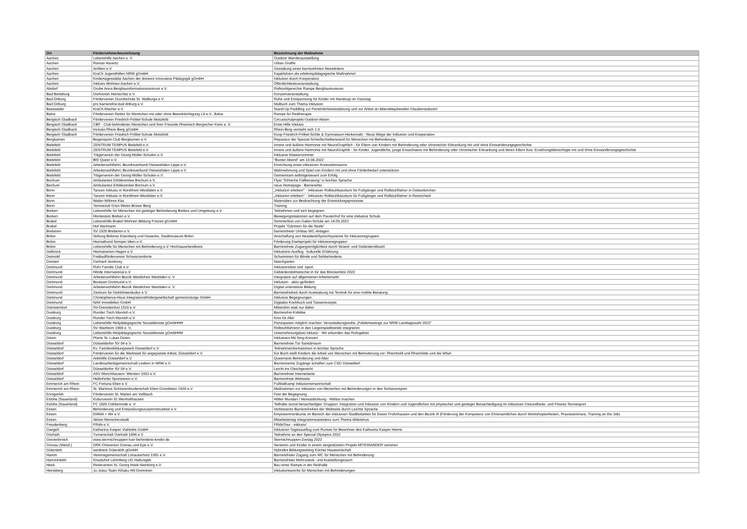| Ort | Fördernehmerbezeichnung | Bezeichnung der Maßnahme |
| --- | --- | --- |
| Aachen | Lebenshilfe Aachen e. V. | Outdoor Wanderausstellung |
| Aachen | Roman Havertz | Urban Graffiti |
| Aachen | AnWert e.V. | Gestaltung eines barrierefreien Newsletters |
| Aachen | KraCh Jugendhilfen NRW gGmbH | Kajakfahren als erlebnispädagogische Maßnahme! |
| Aachen | Kindertagesstätte Aachen der dreieins Innovative Pädagogik gGmbH | Inklusion durch Kooperation |
| Aachen | Inklusiv Wohnen Aachen e.V. | Öffentlichkeitsveranstaltung |
| Alsdorf | Grube Anna Bergbauinformationszentrum e.V. | Rollstuhlgerechte Rampe Bergbaumuseum |
| Bad Berleburg | Dorfverein Hemschlar e.V. | Konzertveranstaltung |
| Bad Driburg | Förderverein Grundschule St. Walburga e.V. | Ruhe und Entspannung für Kinder mit Handicap im Ganztag |
| Bad Driburg | pro barrierefrei-bad driburg e.V. | Malbuch zum Thema Inklusion |
| Baesweiler | KraCh-Macher e.V. | Stand-Up-Paddling zur Persönlichkeitsstärkung und zur Arbeit an lebensbejahenden Glaubenssätzen! |
| Balve | Förderverein Reiten für Menschen mit oder ohne Beeinträchtigung LA e.V., Balve | Rampe für Reittherapie |
| Bergisch Gladbach | Förderverein Friedrich-Fröbel-Schule Moitzfeld | Circusschulprojekt-Outdoor-Aktion |
| Bergisch Gladbach | CBF - Club behinderter Menschen und ihrer Freunde Rheinisch Bergischer Kreis e. V. | Erste Hilfe Inklusiv |
| Bergisch Gladbach | Inclusio Rhein-Berg gGmbH | Rhein-Berg versteht sich 1.0 |
| Bergisch Gladbach | Förderverein Friedrich-Fröbel-Schule Moitzfeld | Koop Friedrich-Fröbel-Schile & Gymnasium Herkenrath - Neue Wege der Inklusion und Kooperation |
| Bergkamen | Bogensport-Club Bergkamen e.V. | Reparatur der Spezial-Schießscheibenwand für Menschen mit Behinderung |
| Bielefeld | ZENTRUM TEMPUS Bielefeld e.V. | Innere und äußere Harmonie mit NeuroGraphik® - für Eltern von Kindern mit Behinderung oder chronischer Erkrankung mit und ohne Einwanderungsgeschichte |
| Bielefeld | ZENTRUM TEMPUS Bielefeld e.V. | Innere und äußere Harmonie mit NeuroGraphik - für Kinder, Jugendliche, junge Erwachsene mit Behinderung oder chronischer Erkrankung und deren Eltern bzw. Erziehungsberechtigte mit und ohne Einwanderungsgeschichte |
| Bielefeld | Trägerverein der Georg-Müller-Schulen e.V. | Inklusive Klassenzimmer |
| Bielefeld | BIE Queer e.V. | "Bunter Abend" am 10.08.2022 |
| Bielefeld | Arbeiterwohlfahrt, Bezirksverband Ostwestfalen-Lippe e.V. | Einrichtung eines inklusiven Snoezelenraums |
| Bielefeld | Arbeiterwohlfahrt, Bezirksverband Ostwestfalen-Lippe e.V. | Wahrnehmung und Spiel von Kindern mit und ohne Förderbedarf unterstützen |
| Bielefeld | Trägerverein der Georg-Müller-Schulen e.V. | Gemeinsam selbstgesteuert zum Erfolg |
| Bochum | Ambulantes Ethikkomitee Bochum e.V. | Flyer "Ethische Fallberatung" in leichter Sprache |
| Bochum | Ambulantes Ethikkomitee Bochum e.V. | neue Homepage - Barrierefrei |
| Bonn | Tanzen Inklusiv in Nordrhein-Westfalen e.V. | „Inklusion erleben!“ - Inklusiver Rollstuhltanzkurs für Fußgänger und Rollstuhlfahrer in Gelsenkirchen |
| Bonn | Tanzen Inklusiv in Nordrhein-Westfalen e.V. | „Inklusion erleben!“ - Inklusiver Rollstuhltanzkurs für Fußgänger und Rollstuhlfahrer in Remscheid |
| Bonn | Walter Möhren Kita | Materialien zur Beobachtung der Entwicklungsprozesse |
| Bonn | Tennisclub Grün-Weiss Brüser Berg | Training |
| Borken | Lebenshilfe für Menschen mit geistiger Behinderung Borken und Umgebung e.V. | Teilnehmen und sich begegnen |
| Borken | Montessori Borken e.V. | Bewegungsstationen auf dem Pausenhof für eine inklusive Schule |
| Brakel | Lebenshilfe Brakel Wohnen Bildung Freizeit gGmbH | Sommerfest von-Galen-Schule am 14.05.2022 |
| Brakel | Hof Hartmann | Projekt "Gärtnern für die Seele" |
| Breberen | SV 1920 Breberen e.V. | barrierefreier Umbau WC-Anlagen |
| Brilon | Stiftung Briloner Eisenberg und Gewerke, Stadtmuseum Brilon | Anschaffung von Headsets/Sprechsysteme für Inklusionsgruppen |
| Brilon | Heimatbund Semper Idem e.V. | Förderung Eselsprojekt für Inklusionsgruppen |
| Brilon | Lebenshilfe für Menschen mit Behinderung e.V. Hochsauerlandkreis | Barrierefreie Zugangsmöglichkeit durch Strand- und Geländerollstuhl |
| Delbrück | Heimatverein Hagen e.V. | Inklusions-Ausflug - kulturelle Erfahrung |
| Detmold | Freibadförderverein Schwarzenbrink | Schwimmen für Blinde und Sehbehinderte |
| Dorsten | Gerhard Jendrzey | Naschgarten |
| Dortmund | Ruhr Familie Club e.V. | Inklusionsfest und -sport |
| Dortmund | Hörde International e.V. | Gebärdendolmetscher:in für das Brückenfest 2022 |
| Dortmund | Arbeiterwohlfahrt Bezirk Westliches Westfalen e. V. | Integration auf allgemeinen Arbeitsmarkt |
| Dortmund | Boxteam Dortmund e.V. | Inklusion - aktiv gefördert |
| Dortmund | Arbeiterwohlfahrt Bezirk Westliches Westfalen e. V. | Digital unterstütze Bildung |
| Dortmund | Zentrum für Gehörlosenkultur e.V. | Barrierefreiheit durch Ausstattung mit Technik für eine mobile Beratung |
| Dortmund | Christopherus-Haus Integrationsfördergesellschaft gemeinnützige GmbH | Inklusive Begegnungen |
| Dortmund | NAK Immobilien GmbH | Digitales Kochbuch und Tassenrezepte |
| Drensteinfurt | SV-Drensteinfurt 1910 e.V. | Mittendrin statt nur dabei |
| Duisburg | Runder Tisch Marxloh e.V. | Barrierefrei-Kidslike |
| Duisburg | Runder Tisch Marxloh e.V. | Kino für Alle! |
| Duisburg | Lebenshilfe Heilpädagogische Sozialdienste gGmbHHH | Partizipation möglich machen: Veranstaltungsreihe „Politikmeetings zur NRW Landtagswahl 2022" |
| Duisburg | SV Wanheim 1900 e. V, | Rollstuhlfahrerin in den Liegenspielbetrieb integrieren |
| Duisburg | Lebenshilfe Heilpädagogische Sozialdienste gGmbHHH | Unternehmungslust inklusiv - Wir erkunden das Ruhrgebiet |
| Düren | Pfarre St. Lukas Düren | Inklusives Mit-Sing-Konzert |
| Düsseldorf | Düsseldorfer SV 04 e.V. | Barrierefreie Tür Sanitärraum |
| Düsseldorf | Ev. Familienbildungswerk Düsseldorf e.V. | Teilnahmeinformationen in leichter Sprache |
| Düsseldorf | Förderverein für die Werkstatt für angepasste Arbeit, Düsseldorf e.V. | Ein Buch stellt Kindern die Arbeit von Menschen mit Behinderung vor: Rheinhold und Rheinhilde und die WfaA |
| Düsseldorf | Aidshilfe Düsseldorf e.V. | Queerness Behinderung und Alter |
| Düsseldorf | Landesarbeitsgemeinschaft Lesben in NRW e.V. | Barrierearme Zugänge schaffen zum CSD Düsseldorf |
| Düsseldorf | Düsseldorfer SV 04 e.V. | Leicht ins Gleichgewicht |
| Düsseldorf | ASV Münchhausen- Wersten 1932 e.V. | Barrierefreie Internetseite |
| Düsseldorf | Hellerhofer Sportverein e.V. | Barrierefreie Webseite |
| Emmerich am Rhein | FC Fortuna Elten e.V. | Fußballcamp Inklusionsmannschaft |
| Emmerich am Rhein | St. Martinus Schützenbruderschaft Elten-Grondstein 1928 e.V. | Maßnahmen zur Inklusion von Menschen mit Behinderungen in den Schützensport |
| Ennigerloh | Förderverein St. Marien am Voßbach | Fest der Begegnung |
| Eslohe (Sauerland) | Kulturverein 91 Wenholthausen | Hölter Mundart / Heimatdichtung - Hörbar machen |
| Eslohe (Sauerland) | FC 1926 Cobbenrode e. V. | Teilhabe sozial benachteiligter Gruppen: Integration und Inklusion von Kindern und Jugendlichen mit physischer und geistiger Benachteiligung im inklusiven Gesundheits- und Fitness-Tennissport |
| Essen | Behinderung und Entwicklungszusammenarbeit e.V. | Verbesserte Barrierefreiheit der Webseite durch Leichte Sprache |
| Essen | EMMA + Wir e.V. | Empowermentkurse im Bereich der inklusiven Stadtteilarbeit für Essen Frohnhausen und den Bezirk III (Förderung der Kompetenz von Ehrenamtlichen durch Workshopeinheiten, Praxisseminare, Training on the Job) |
| Essen | Aktion Menschenstadt | Mitarbeitertag Integrationsassistenz zum Thema Ableismus |
| Freudenberg | FRids e.V. | FRidsTour - inklusiv! |
| Gangelt | Katharina Kasper ViaNobis GmbH | Inklusiver Tagesausflug zum Rursee für Bewohner des Katharina Kasper Heims |
| Grefrath | Turnerschaft Grefrath 1896 e.V. | Teilnahme an den Special Olympics 2022 |
| Grevenbroich | www.sternschnuppen-fuer-behinderte-kinder.de | Sternschnuppen-Zootag 2022 |
| Gronau (Westf.) | DRK-Ortsverein Gronau und Epe e.V. | Senioren und Kinder in einem tiergestützten Projekt MITEINANDER vereinen |
| Gütersloh | wertkreis Gütersloh gGmbH | Hybrides Bildungssetting Küche/ Hauswirtschaft |
| Hamm | Vereinsgemeinschaft Lohauserholz 1991 e.V. | Barrierefreier Zugang zum WC für Menschen mit Behinderung |
| Hamminkeln | Kreativhof Lehmberg UG Haftungsb. | Barrierefreier Mehrzweck- und Ausstellungsraum |
| Heek | Reiterverein St. Georg Heek-Nienborg e.V. | Bau einer Rampe in der Reithalle |
| Heinsberg | Ju-Jutsu-Team Kihaku HS-Dremmen | Inklusionswoche für Menschen mit Behinderungen |